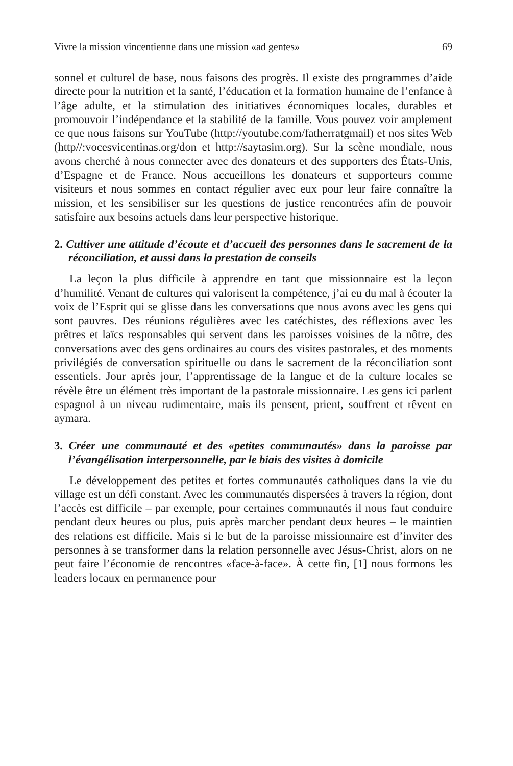Vivre la mission vincentienne dans une mission «ad gentes» 69
sonnel et culturel de base, nous faisons des progrès. Il existe des programmes d’aide directe pour la nutrition et la santé, l’éducation et la formation humaine de l’enfance à l’âge adulte, et la stimulation des initiatives économiques locales, durables et promouvoir l’indépendance et la stabilité de la famille. Vous pouvez voir amplement ce que nous faisons sur YouTube (http://youtube.com/fatherratgmail) et nos sites Web (http//:vocesvicentinas.org/don et http://saytasim.org). Sur la scène mondiale, nous avons cherché à nous connecter avec des donateurs et des supporters des États-Unis, d’Espagne et de France. Nous accueillons les donateurs et supporteurs comme visiteurs et nous sommes en contact régulier avec eux pour leur faire connaître la mission, et les sensibiliser sur les questions de justice rencontrées afin de pouvoir satisfaire aux besoins actuels dans leur perspective historique.
2. Cultiver une attitude d’écoute et d’accueil des personnes dans le sacrement de la réconciliation, et aussi dans la prestation de conseils
La leçon la plus difficile à apprendre en tant que missionnaire est la leçon d’humilité. Venant de cultures qui valorisent la compétence, j’ai eu du mal à écouter la voix de l’Esprit qui se glisse dans les conversations que nous avons avec les gens qui sont pauvres. Des réunions régulières avec les catéchistes, des réflexions avec les prêtres et laïcs responsables qui servent dans les paroisses voisines de la nôtre, des conversations avec des gens ordinaires au cours des visites pastorales, et des moments privilégiés de conversation spirituelle ou dans le sacrement de la réconciliation sont essentiels. Jour après jour, l’apprentissage de la langue et de la culture locales se révèle être un élément très important de la pastorale missionnaire. Les gens ici parlent espagnol à un niveau rudimentaire, mais ils pensent, prient, souffrent et rêvent en aymara.
3. Créer une communauté et des «petites communautés» dans la paroisse par l’évangélisation interpersonnelle, par le biais des visites à domicile
Le développement des petites et fortes communautés catholiques dans la vie du village est un défi constant. Avec les communautés dispersées à travers la région, dont l’accès est difficile – par exemple, pour certaines communautés il nous faut conduire pendant deux heures ou plus, puis après marcher pendant deux heures – le maintien des relations est difficile. Mais si le but de la paroisse missionnaire est d’inviter des personnes à se transformer dans la relation personnelle avec Jésus-Christ, alors on ne peut faire l’économie de rencontres «face-à-face». À cette fin, [1] nous formons les leaders locaux en permanence pour